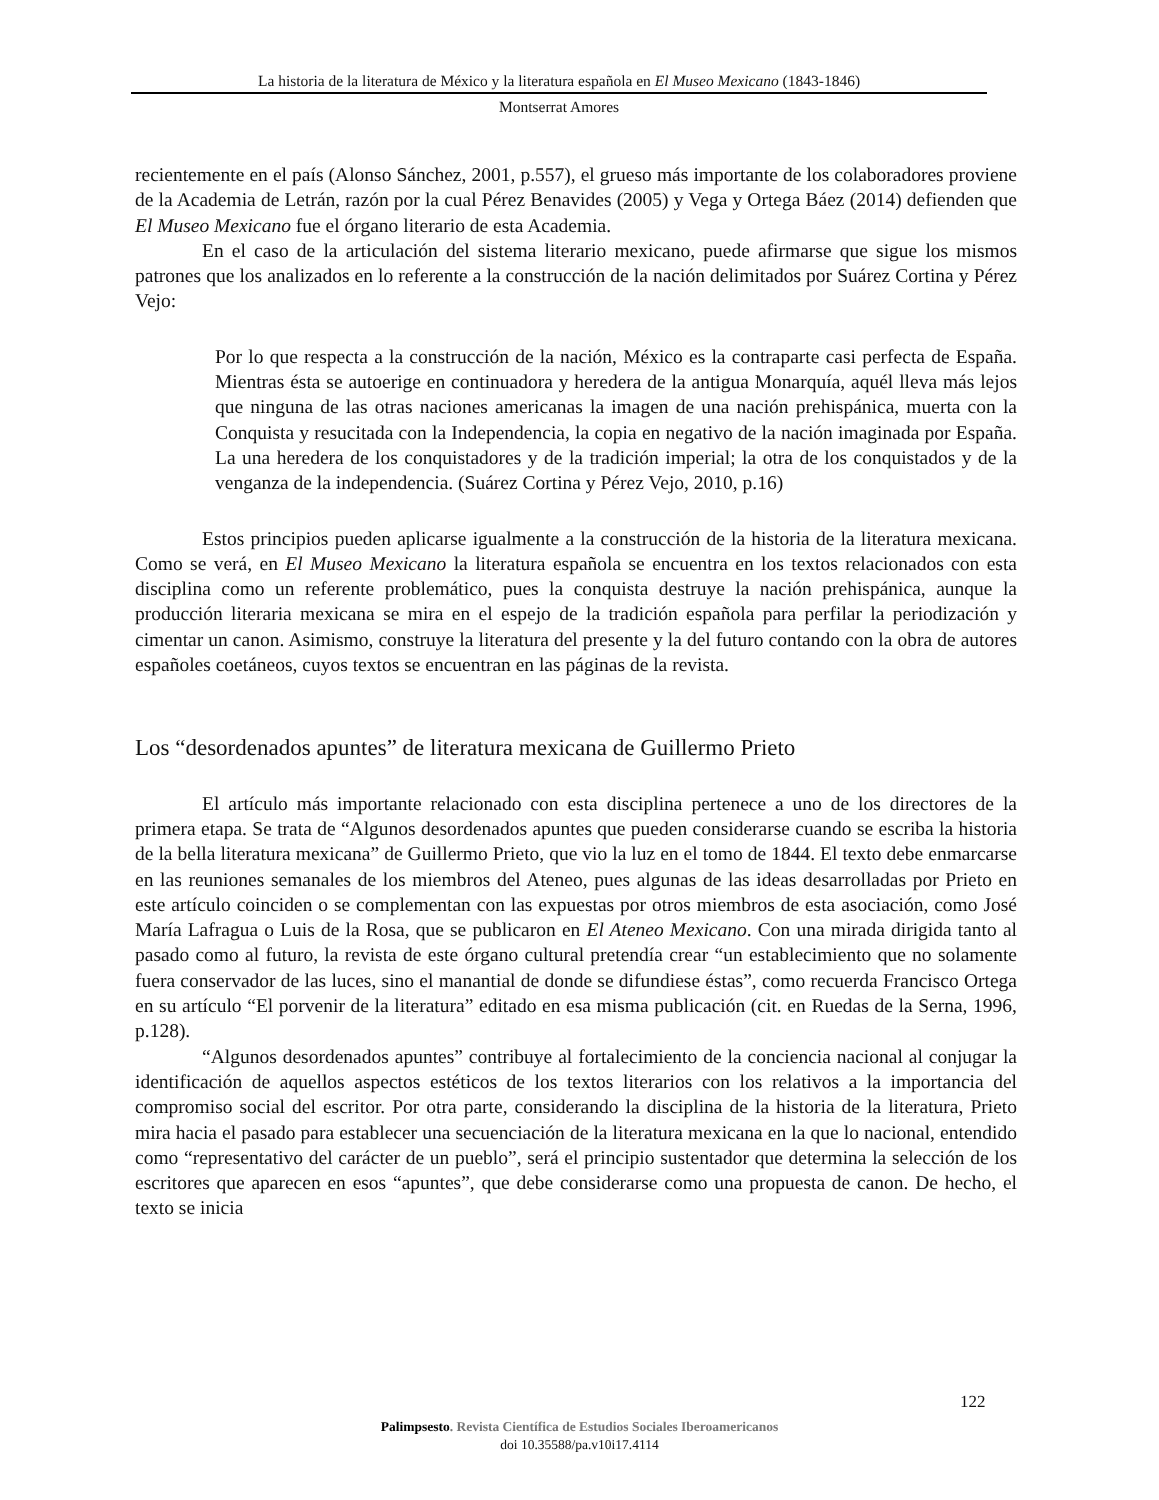La historia de la literatura de México y la literatura española en El Museo Mexicano (1843-1846)
Montserrat Amores
recientemente en el país (Alonso Sánchez, 2001, p.557), el grueso más importante de los colaboradores proviene de la Academia de Letrán, razón por la cual Pérez Benavides (2005) y Vega y Ortega Báez (2014) defienden que El Museo Mexicano fue el órgano literario de esta Academia.
En el caso de la articulación del sistema literario mexicano, puede afirmarse que sigue los mismos patrones que los analizados en lo referente a la construcción de la nación delimitados por Suárez Cortina y Pérez Vejo:
Por lo que respecta a la construcción de la nación, México es la contraparte casi perfecta de España. Mientras ésta se autoerige en continuadora y heredera de la antigua Monarquía, aquél lleva más lejos que ninguna de las otras naciones americanas la imagen de una nación prehispánica, muerta con la Conquista y resucitada con la Independencia, la copia en negativo de la nación imaginada por España. La una heredera de los conquistadores y de la tradición imperial; la otra de los conquistados y de la venganza de la independencia. (Suárez Cortina y Pérez Vejo, 2010, p.16)
Estos principios pueden aplicarse igualmente a la construcción de la historia de la literatura mexicana. Como se verá, en El Museo Mexicano la literatura española se encuentra en los textos relacionados con esta disciplina como un referente problemático, pues la conquista destruye la nación prehispánica, aunque la producción literaria mexicana se mira en el espejo de la tradición española para perfilar la periodización y cimentar un canon. Asimismo, construye la literatura del presente y la del futuro contando con la obra de autores españoles coetáneos, cuyos textos se encuentran en las páginas de la revista.
Los “desordenados apuntes” de literatura mexicana de Guillermo Prieto
El artículo más importante relacionado con esta disciplina pertenece a uno de los directores de la primera etapa. Se trata de “Algunos desordenados apuntes que pueden considerarse cuando se escriba la historia de la bella literatura mexicana” de Guillermo Prieto, que vio la luz en el tomo de 1844. El texto debe enmarcarse en las reuniones semanales de los miembros del Ateneo, pues algunas de las ideas desarrolladas por Prieto en este artículo coinciden o se complementan con las expuestas por otros miembros de esta asociación, como José María Lafragua o Luis de la Rosa, que se publicaron en El Ateneo Mexicano. Con una mirada dirigida tanto al pasado como al futuro, la revista de este órgano cultural pretendía crear “un establecimiento que no solamente fuera conservador de las luces, sino el manantial de donde se difundiese éstas”, como recuerda Francisco Ortega en su artículo “El porvenir de la literatura” editado en esa misma publicación (cit. en Ruedas de la Serna, 1996, p.128).
“Algunos desordenados apuntes” contribuye al fortalecimiento de la conciencia nacional al conjugar la identificación de aquellos aspectos estéticos de los textos literarios con los relativos a la importancia del compromiso social del escritor. Por otra parte, considerando la disciplina de la historia de la literatura, Prieto mira hacia el pasado para establecer una secuenciación de la literatura mexicana en la que lo nacional, entendido como “representativo del carácter de un pueblo”, será el principio sustentador que determina la selección de los escritores que aparecen en esos “apuntes”, que debe considerarse como una propuesta de canon. De hecho, el texto se inicia
122
Palimpsesto. Revista Científica de Estudios Sociales Iberoamericanos
doi 10.35588/pa.v10i17.4114